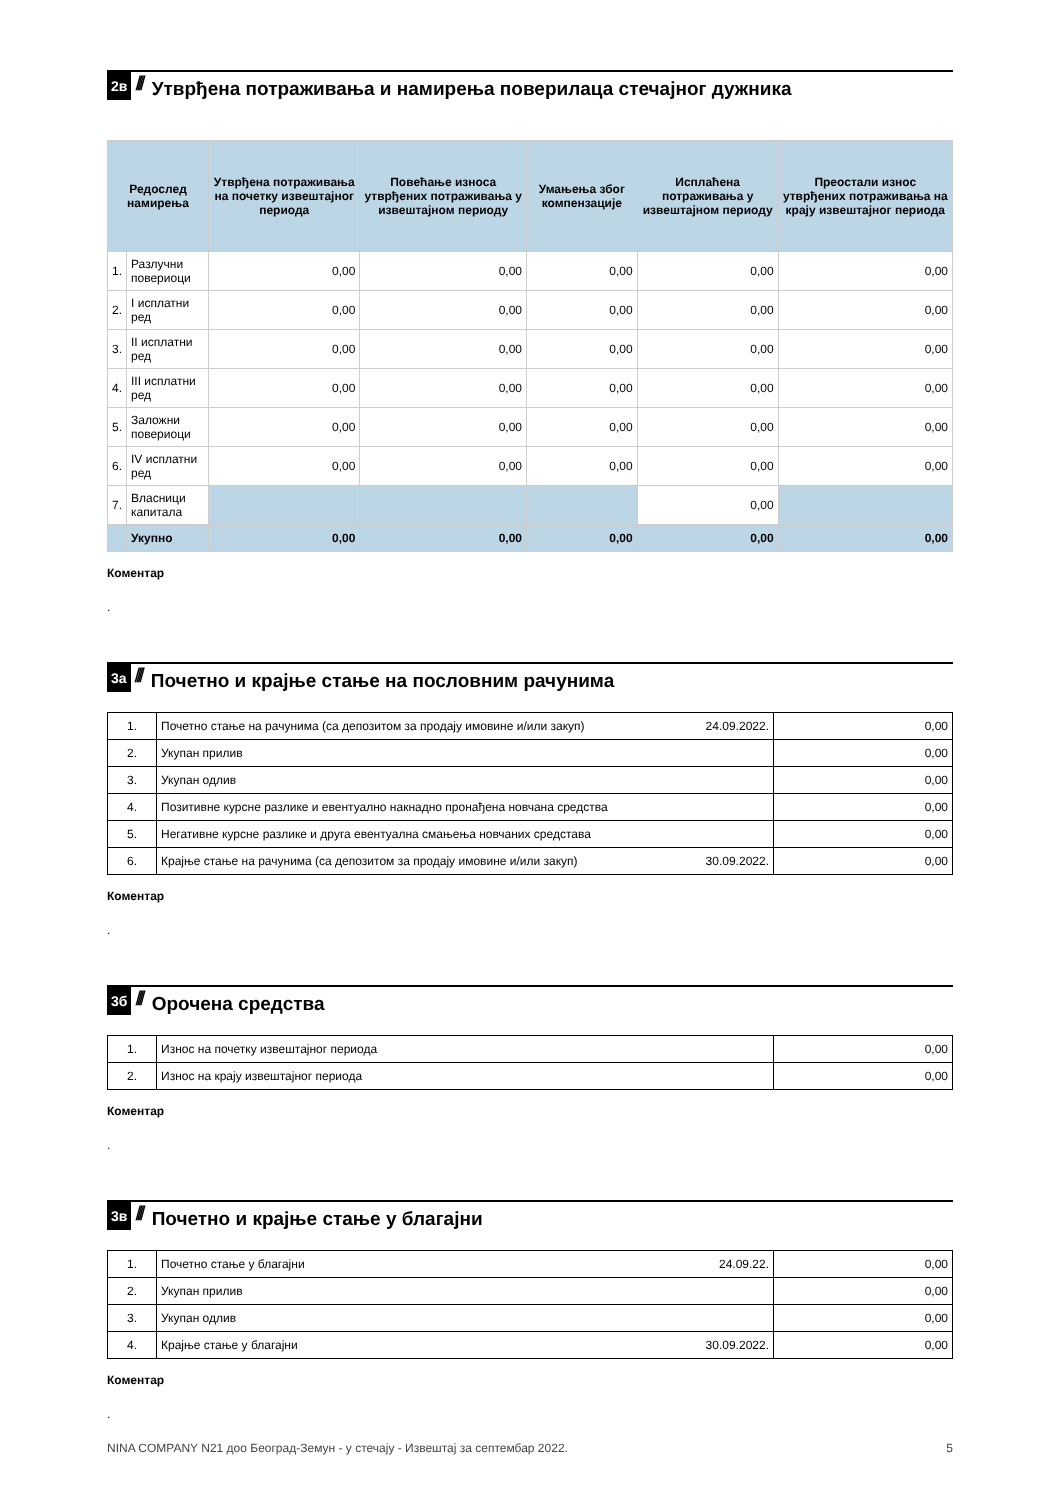2в ////
Утврђена потраживања и намирења поверилаца стечајног дужника
| Редослед намирења | | Утврђена потраживања на почетку извештајног периода | Повећање износа утврђених потраживања у извештајном периоду | Умањења због компензације | Исплаћена потраживања у извештајном периоду | Преостали износ утврђених потраживања на крају извештајног периода |
| --- | --- | --- | --- | --- | --- | --- |
| 1. | Разлучни повериоци | 0,00 | 0,00 | 0,00 | 0,00 | 0,00 |
| 2. | I исплатни ред | 0,00 | 0,00 | 0,00 | 0,00 | 0,00 |
| 3. | II исплатни ред | 0,00 | 0,00 | 0,00 | 0,00 | 0,00 |
| 4. | III исплатни ред | 0,00 | 0,00 | 0,00 | 0,00 | 0,00 |
| 5. | Заложни повериоци | 0,00 | 0,00 | 0,00 | 0,00 | 0,00 |
| 6. | IV исплатни ред | 0,00 | 0,00 | 0,00 | 0,00 | 0,00 |
| 7. | Власници капитала | | | | 0,00 | |
| | Укупно | 0,00 | 0,00 | 0,00 | 0,00 | 0,00 |
Коментар
.
3а ////
Почетно и крајње стање на пословним рачунима
| 1. | Почетно стање на рачунима (са депозитом за продају имовине и/или закуп) | 24.09.2022. | 0,00 |
| 2. | Укупан прилив | | 0,00 |
| 3. | Укупан одлив | | 0,00 |
| 4. | Позитивне курсне разлике и евентуално накнадно пронађена новчана средства | | 0,00 |
| 5. | Негативне курсне разлике и друга евентуална смањења новчаних средстава | | 0,00 |
| 6. | Крајње стање на рачунима (са депозитом за продају имовине и/или закуп) | 30.09.2022. | 0,00 |
Коментар
.
3б ////
Орочена средства
| 1. | Износ на почетку извештајног периода | 0,00 |
| 2. | Износ на крају извештајног периода | 0,00 |
Коментар
.
3в ////
Почетно и крајње стање у благајни
| 1. | Почетно стање у благајни | 24.09.22. | 0,00 |
| 2. | Укупан прилив | | 0,00 |
| 3. | Укупан одлив | | 0,00 |
| 4. | Крајње стање у благајни | 30.09.2022. | 0,00 |
Коментар
.
NINA COMPANY N21 доо Београд-Земун - у стечају - Извештај за септембар 2022. 5